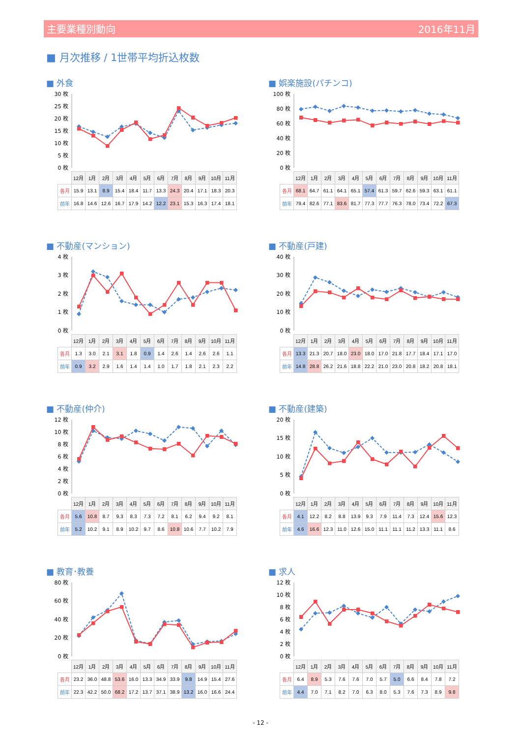主要業種別動向 2016年11月
■ 月次推移 / 1世帯平均折込枚数
■ 外食
30 枚
25 枚
20 枚
15 枚
10 枚
5 枚
0 枚
| | 12月 | 1月 | 2月 | 3月 | 4月 | 5月 | 6月 | 7月 | 8月 | 9月 | 10月 | 11月 |
| --- | --- | --- | --- | --- | --- | --- | --- | --- | --- | --- | --- | --- |
| 各月 | 15.9 | 13.1 | 8.9 | 15.4 | 18.4 | 11.7 | 13.3 | 24.3 | 20.4 | 17.1 | 18.3 | 20.3 |
| 前年 | 16.8 | 14.6 | 12.6 | 16.7 | 17.9 | 14.2 | 12.2 | 23.1 | 15.3 | 16.3 | 17.4 | 18.1 |
■ 娯楽施設(パチンコ)
100 枚
80 枚
60 枚
40 枚
20 枚
0 枚
| | 12月 | 1月 | 2月 | 3月 | 4月 | 5月 | 6月 | 7月 | 8月 | 9月 | 10月 | 11月 |
| --- | --- | --- | --- | --- | --- | --- | --- | --- | --- | --- | --- | --- |
| 各月 | 68.1 | 64.7 | 61.1 | 64.1 | 65.1 | 57.4 | 61.3 | 59.7 | 62.6 | 59.3 | 63.1 | 61.1 |
| 前年 | 79.4 | 82.6 | 77.1 | 83.6 | 81.7 | 77.3 | 77.7 | 76.3 | 78.0 | 73.4 | 72.2 | 67.3 |
■ 不動産(マンション)
4 枚
3 枚
2 枚
1 枚
0 枚
| | 12月 | 1月 | 2月 | 3月 | 4月 | 5月 | 6月 | 7月 | 8月 | 9月 | 10月 | 11月 |
| --- | --- | --- | --- | --- | --- | --- | --- | --- | --- | --- | --- | --- |
| 各月 | 1.3 | 3.0 | 2.1 | 3.1 | 1.8 | 0.9 | 1.4 | 2.6 | 1.4 | 2.6 | 2.6 | 1.1 |
| 前年 | 0.9 | 3.2 | 2.9 | 1.6 | 1.4 | 1.4 | 1.0 | 1.7 | 1.8 | 2.1 | 2.3 | 2.2 |
■ 不動産(戸建)
40 枚
30 枚
20 枚
10 枚
0 枚
| | 12月 | 1月 | 2月 | 3月 | 4月 | 5月 | 6月 | 7月 | 8月 | 9月 | 10月 | 11月 |
| --- | --- | --- | --- | --- | --- | --- | --- | --- | --- | --- | --- | --- |
| 各月 | 13.3 | 21.3 | 20.7 | 18.0 | 23.0 | 18.0 | 17.0 | 21.8 | 17.7 | 18.4 | 17.1 | 17.0 |
| 前年 | 14.8 | 28.8 | 26.2 | 21.6 | 18.8 | 22.2 | 21.0 | 23.0 | 20.8 | 18.2 | 20.8 | 18.1 |
■ 不動産(仲介)
12 枚
10 枚
8 枚
6 枚
4 枚
2 枚
0 枚
| | 12月 | 1月 | 2月 | 3月 | 4月 | 5月 | 6月 | 7月 | 8月 | 9月 | 10月 | 11月 |
| --- | --- | --- | --- | --- | --- | --- | --- | --- | --- | --- | --- | --- |
| 各月 | 5.6 | 10.8 | 8.7 | 9.3 | 8.3 | 7.3 | 7.2 | 8.1 | 6.2 | 9.4 | 9.2 | 8.1 |
| 前年 | 5.2 | 10.2 | 9.1 | 8.9 | 10.2 | 9.7 | 8.6 | 10.8 | 10.6 | 7.7 | 10.2 | 7.9 |
■ 不動産(建築)
20 枚
15 枚
10 枚
5 枚
0 枚
| | 12月 | 1月 | 2月 | 3月 | 4月 | 5月 | 6月 | 7月 | 8月 | 9月 | 10月 | 11月 |
| --- | --- | --- | --- | --- | --- | --- | --- | --- | --- | --- | --- | --- |
| 各月 | 4.1 | 12.2 | 8.2 | 8.8 | 13.9 | 9.3 | 7.9 | 11.4 | 7.3 | 12.4 | 15.6 | 12.3 |
| 前年 | 4.6 | 16.6 | 12.3 | 11.0 | 12.6 | 15.0 | 11.1 | 11.1 | 11.2 | 13.3 | 11.1 | 8.6 |
■ 教育･教養
80 枚
60 枚
40 枚
20 枚
0 枚
| | 12月 | 1月 | 2月 | 3月 | 4月 | 5月 | 6月 | 7月 | 8月 | 9月 | 10月 | 11月 |
| --- | --- | --- | --- | --- | --- | --- | --- | --- | --- | --- | --- | --- |
| 各月 | 23.2 | 36.0 | 48.8 | 53.6 | 16.0 | 13.3 | 34.9 | 33.9 | 9.8 | 14.9 | 15.4 | 27.6 |
| 前年 | 22.3 | 42.2 | 50.0 | 68.2 | 17.2 | 13.7 | 37.1 | 38.9 | 13.2 | 16.0 | 16.6 | 24.4 |
■ 求人
12 枚
10 枚
8 枚
6 枚
4 枚
2 枚
0 枚
| | 12月 | 1月 | 2月 | 3月 | 4月 | 5月 | 6月 | 7月 | 8月 | 9月 | 10月 | 11月 |
| --- | --- | --- | --- | --- | --- | --- | --- | --- | --- | --- | --- | --- |
| 各月 | 6.4 | 8.9 | 5.3 | 7.6 | 7.6 | 7.0 | 5.7 | 5.0 | 6.6 | 8.4 | 7.8 | 7.2 |
| 前年 | 4.4 | 7.0 | 7.1 | 8.2 | 7.0 | 6.3 | 8.0 | 5.3 | 7.6 | 7.3 | 8.9 | 9.8 |
- 12 -